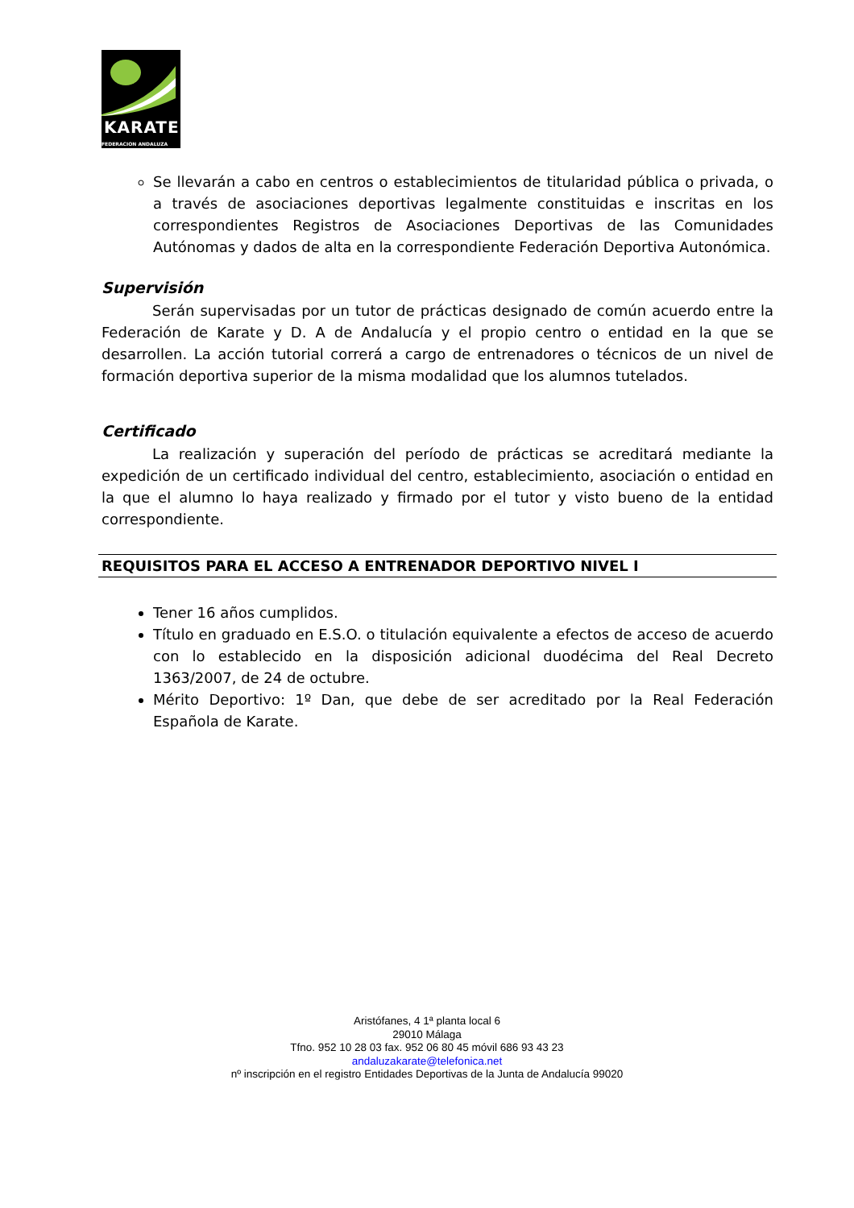KARATE
FEDERACION ANDALUZA
Se llevarán a cabo en centros o establecimientos de titularidad pública o privada, o a través de asociaciones deportivas legalmente constituidas e inscritas en los correspondientes Registros de Asociaciones Deportivas de las Comunidades Autónomas y dados de alta en la correspondiente Federación Deportiva Autonómica.
Supervisión
Serán supervisadas por un tutor de prácticas designado de común acuerdo entre la Federación de Karate y D. A de Andalucía y el propio centro o entidad en la que se desarrollen. La acción tutorial correrá a cargo de entrenadores o técnicos de un nivel de formación deportiva superior de la misma modalidad que los alumnos tutelados.
Certificado
La realización y superación del período de prácticas se acreditará mediante la expedición de un certificado individual del centro, establecimiento, asociación o entidad en la que el alumno lo haya realizado y firmado por el tutor y visto bueno de la entidad correspondiente.
REQUISITOS PARA EL ACCESO A ENTRENADOR DEPORTIVO NIVEL I
Tener 16 años cumplidos.
Título en graduado en E.S.O. o titulación equivalente a efectos de acceso de acuerdo con lo establecido en la disposición adicional duodécima del Real Decreto 1363/2007, de 24 de octubre.
Mérito Deportivo: 1º Dan, que debe de ser acreditado por la Real Federación Española de Karate.
Aristófanes, 4 1ª planta local 6
29010 Málaga
Tfno. 952 10 28 03 fax. 952 06 80 45 móvil 686 93 43 23
andaluzakarate@telefonica.net
nº inscripción en el registro Entidades Deportivas de la Junta de Andalucía 99020